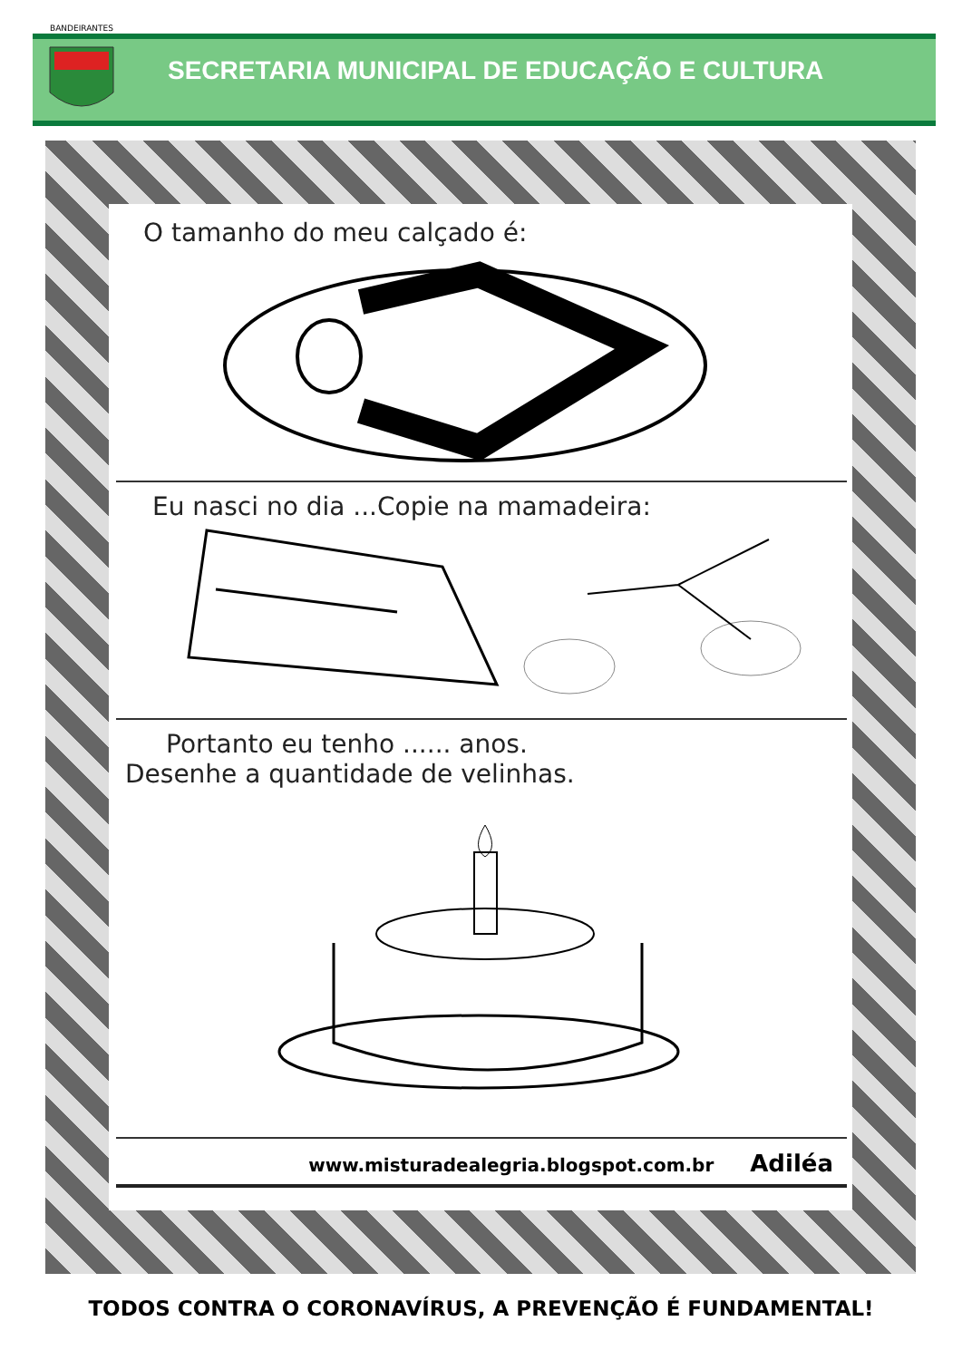BANDEIRANTES
SECRETARIA MUNICIPAL DE EDUCAÇÃO E CULTURA
O tamanho do meu calçado é:
Eu nasci no dia ...Copie na mamadeira:
Portanto eu tenho ...... anos.
Desenhe a quantidade de velinhas.
www.misturadealegria.blogspot.com.br Adiléa
TODOS CONTRA O CORONAVÍRUS, A PREVENÇÃO É FUNDAMENTAL!